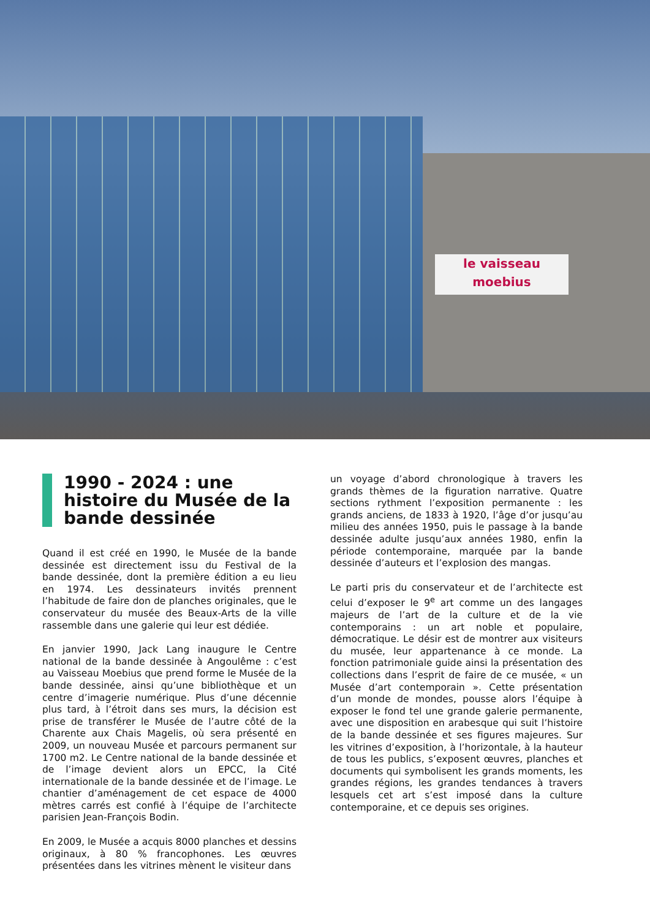le vaisseau
moebius
1990 - 2024 : une histoire du Musée de la bande dessinée
Quand il est créé en 1990, le Musée de la bande dessinée est directement issu du Festival de la bande dessinée, dont la première édition a eu lieu en 1974. Les dessinateurs invités prennent l’habitude de faire don de planches originales, que le conservateur du musée des Beaux-Arts de la ville rassemble dans une galerie qui leur est dédiée.
En janvier 1990, Jack Lang inaugure le Centre national de la bande dessinée à Angoulême : c’est au Vaisseau Moebius que prend forme le Musée de la bande dessinée, ainsi qu’une bibliothèque et un centre d’imagerie numérique. Plus d’une décennie plus tard, à l’étroit dans ses murs, la décision est prise de transférer le Musée de l’autre côté de la Charente aux Chais Magelis, où sera présenté en 2009, un nouveau Musée et parcours permanent sur 1700 m2. Le Centre national de la bande dessinée et de l’image devient alors un EPCC, la Cité internationale de la bande dessinée et de l’image. Le chantier d’aménagement de cet espace de 4000 mètres carrés est confié à l’équipe de l’architecte parisien Jean-François Bodin.
En 2009, le Musée a acquis 8000 planches et dessins originaux, à 80 % francophones. Les œuvres présentées dans les vitrines mènent le visiteur dans
un voyage d’abord chronologique à travers les grands thèmes de la figuration narrative. Quatre sections rythment l’exposition permanente : les grands anciens, de 1833 à 1920, l’âge d’or jusqu’au milieu des années 1950, puis le passage à la bande dessinée adulte jusqu’aux années 1980, enfin la période contemporaine, marquée par la bande dessinée d’auteurs et l’explosion des mangas.
Le parti pris du conservateur et de l’architecte est celui d’exposer le 9<sup>e</sup> art comme un des langages majeurs de l’art de la culture et de la vie contemporains : un art noble et populaire, démocratique. Le désir est de montrer aux visiteurs du musée, leur appartenance à ce monde. La fonction patrimoniale guide ainsi la présentation des collections dans l’esprit de faire de ce musée, « un Musée d’art contemporain ». Cette présentation d’un monde de mondes, pousse alors l’équipe à exposer le fond tel une grande galerie permanente, avec une disposition en arabesque qui suit l’histoire de la bande dessinée et ses figures majeures. Sur les vitrines d’exposition, à l’horizontale, à la hauteur de tous les publics, s’exposent œuvres, planches et documents qui symbolisent les grands moments, les grandes régions, les grandes tendances à travers lesquels cet art s’est imposé dans la culture contemporaine, et ce depuis ses origines.